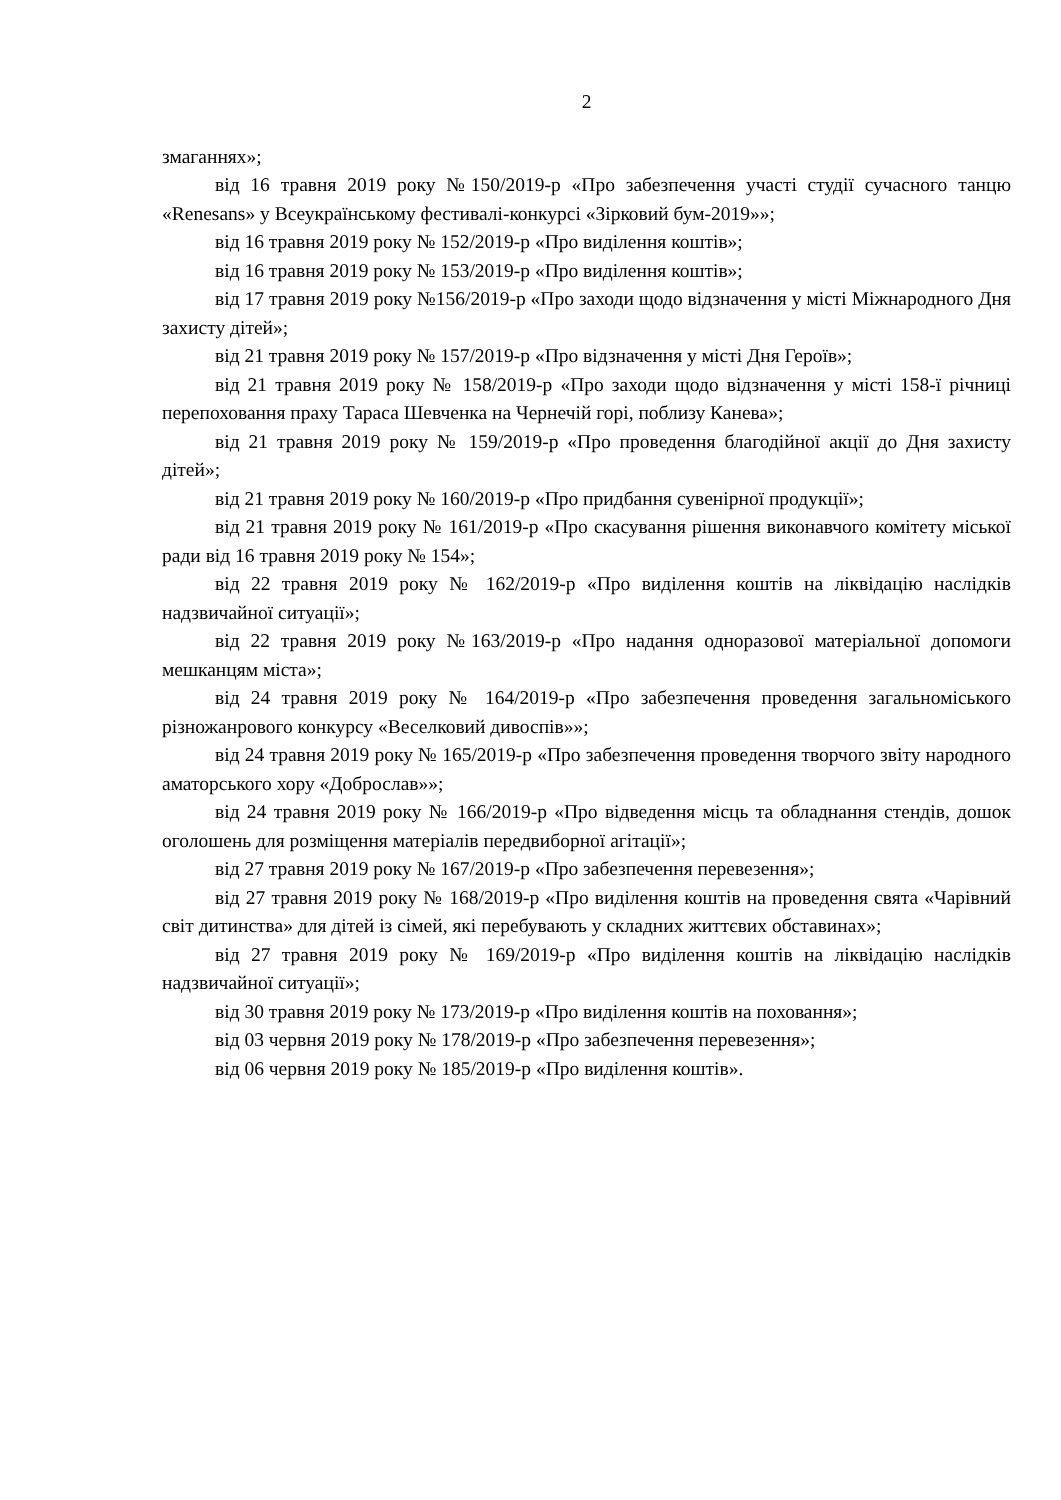2
змаганнях»;
від 16 травня 2019 року №150/2019-р «Про забезпечення участі студії сучасного танцю «Renesans» у Всеукраїнському фестивалі-конкурсі «Зірковий бум-2019»»;
від 16 травня 2019 року № 152/2019-р «Про виділення коштів»;
від 16 травня 2019 року № 153/2019-р «Про виділення коштів»;
від 17 травня 2019 року №156/2019-р «Про заходи щодо відзначення у місті Міжнародного Дня захисту дітей»;
від 21 травня 2019 року № 157/2019-р «Про відзначення у місті Дня Героїв»;
від 21 травня 2019 року № 158/2019-р «Про заходи щодо відзначення у місті 158-ї річниці перепоховання праху Тараса Шевченка на Чернечій горі, поблизу Канева»;
від 21 травня 2019 року № 159/2019-р «Про проведення благодійної акції до Дня захисту дітей»;
від 21 травня 2019 року № 160/2019-р «Про придбання сувенірної продукції»;
від 21 травня 2019 року № 161/2019-р «Про скасування рішення виконавчого комітету міської ради від 16 травня 2019 року № 154»;
від 22 травня 2019 року № 162/2019-р «Про виділення коштів на ліквідацію наслідків надзвичайної ситуації»;
від 22 травня 2019 року №163/2019-р «Про надання одноразової матеріальної допомоги мешканцям міста»;
від 24 травня 2019 року № 164/2019-р «Про забезпечення проведення загальноміського різножанрового конкурсу «Веселковий дивоспів»»;
від 24 травня 2019 року № 165/2019-р «Про забезпечення проведення творчого звіту народного аматорського хору «Доброслав»»;
від 24 травня 2019 року № 166/2019-р «Про відведення місць та обладнання стендів, дошок оголошень для розміщення матеріалів передвиборної агітації»;
від 27 травня 2019 року № 167/2019-р «Про забезпечення перевезення»;
від 27 травня 2019 року № 168/2019-р «Про виділення коштів на проведення свята «Чарівний світ дитинства» для дітей із сімей, які перебувають у складних життєвих обставинах»;
від 27 травня 2019 року № 169/2019-р «Про виділення коштів на ліквідацію наслідків надзвичайної ситуації»;
від 30 травня 2019 року № 173/2019-р «Про виділення коштів на поховання»;
від 03 червня 2019 року № 178/2019-р «Про забезпечення перевезення»;
від 06 червня 2019 року № 185/2019-р «Про виділення коштів».